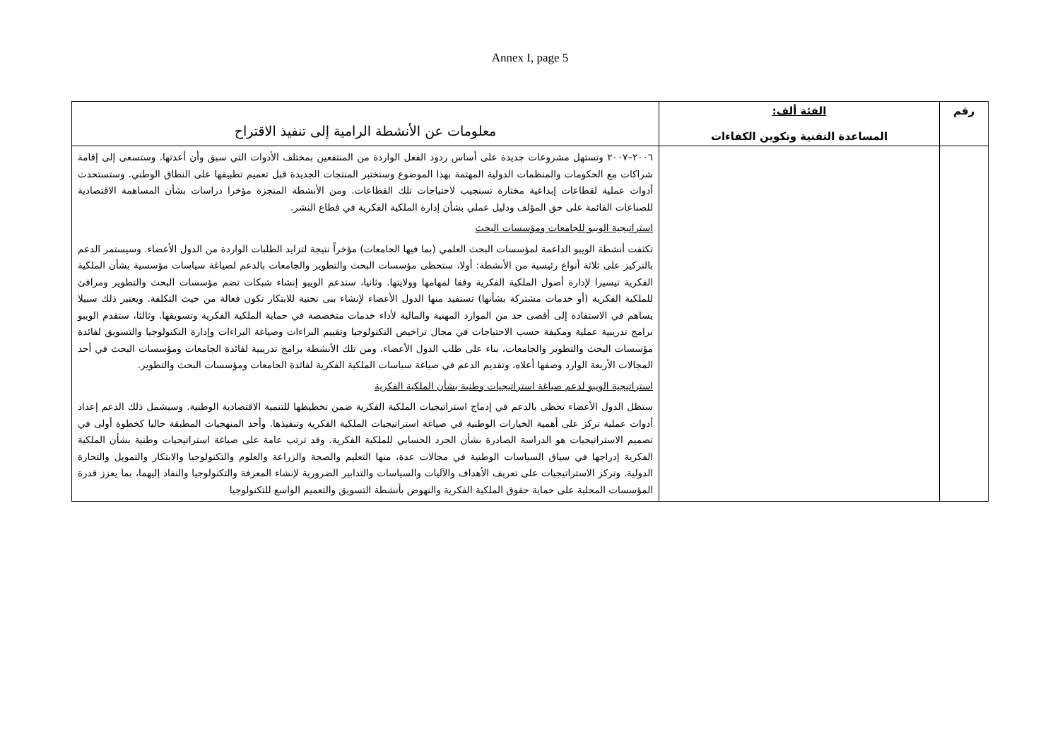Annex I, page 5
| رقم | الفئة ألف: المساعدة التقنية وتكوين الكفاءات | معلومات عن الأنشطة الرامية إلى تنفيذ الاقتراح |
| --- | --- | --- |
| | | ٢٠٠٦–٢٠٠٧ وتستهل مشروعات جديدة على أساس ردود الفعل الواردة من المنتفعين بمختلف الأدوات التي سبق وأن أعدتها. وستسعى إلى إقامة شراكات مع الحكومات والمنظمات الدولية المهتمة بهذا الموضوع وستختبر المنتجات الجديدة قبل تعميم تطبيقها على النطاق الوطني. وستستحدث أدوات عملية لقطاعات إبداعية مختارة تستجيب لاحتياجات تلك القطاعات. ومن الأنشطة المنجزة مؤخرا دراسات بشأن المساهمة الاقتصادية للصناعات القائمة على حق المؤلف ودليل عملي بشأن إدارة الملكية الفكرية في قطاع النشر. استراتيجية الويبو للجامعات ومؤسسات البحث تكثفت أنشطة الويبو الداعمة لمؤسسات البحث العلمي (بما فيها الجامعات) مؤخراً نتيجة لتزايد الطلبات الواردة من الدول الأعضاء. وسيستمر الدعم بالتركيز على ثلاثة أنواع رئيسية من الأنشطة: أولا، ستحظى مؤسسات البحث والتطوير والجامعات بالدعم لصياغة سياسات مؤسسية بشأن الملكية الفكرية تيسيرا لإدارة أصول الملكية الفكرية وفقا لمهامها وولايتها. وثانيا، ستدعم الويبو إنشاء شبكات تضم مؤسسات البحث والتطوير ومرافئ للملكية الفكرية (أو خدمات مشتركة بشأنها) تستفيد منها الدول الأعضاء لإنشاء بنى تحتية للابتكار تكون فعالة من حيث التكلفة. ويعتبر ذلك سبيلا يساهم في الاستفادة إلى أقصى حد من الموارد المهنية والمالية لأداء خدمات متخصصة في حماية الملكية الفكرية وتسويقها. وثالثا، ستقدم الويبو برامج تدريبية عملية ومكيفة حسب الاحتياجات في مجال تراخيص التكنولوجيا وتقييم البراءات وصياغة البراءات وإدارة التكنولوجيا والتسويق لفائدة مؤسسات البحث والتطوير والجامعات، بناء على طلب الدول الأعضاء. ومن تلك الأنشطة برامج تدريبية لفائدة الجامعات ومؤسسات البحث في أحد المجالات الأربعة الوارد وصفها أعلاه، وتقديم الدعم في صياغة سياسات الملكية الفكرية لفائدة الجامعات ومؤسسات البحث والتطوير. استراتيجية الويبو لدعم صياغة استراتيجيات وطنية بشأن الملكية الفكرية ستظل الدول الأعضاء تحظى بالدعم في إدماج استراتيجيات الملكية الفكرية ضمن تخطيطها للتنمية الاقتصادية الوطنية. وسيشمل ذلك الدعم إعداد أدوات عملية تركز على أهمية الخيارات الوطنية في صياغة استراتيجيات الملكية الفكرية وتنفيذها. وأحد المنهجيات المطبقة حاليا كخطوة أولى في تصميم الاستراتيجيات هو الدراسة الصادرة بشأن الجرد الحسابي للملكية الفكرية. وقد ترتب عامة على صياغة استراتيجيات وطنية بشأن الملكية الفكرية إدراجها في سياق السياسات الوطنية في مجالات عدة، منها التعليم والصحة والزراعة والعلوم والتكنولوجيا والابتكار والتمويل والتجارة الدولية. وتركز الاستراتيجيات على تعريف الأهداف والآليات والسياسات والتدابير الضرورية لإنشاء المعرفة والتكنولوجيا والنفاذ إليهما، بما يعزز قدرة المؤسسات المحلية على حماية حقوق الملكية الفكرية والنهوض بأنشطة التسويق والتعميم الواسع للتكنولوجيا |